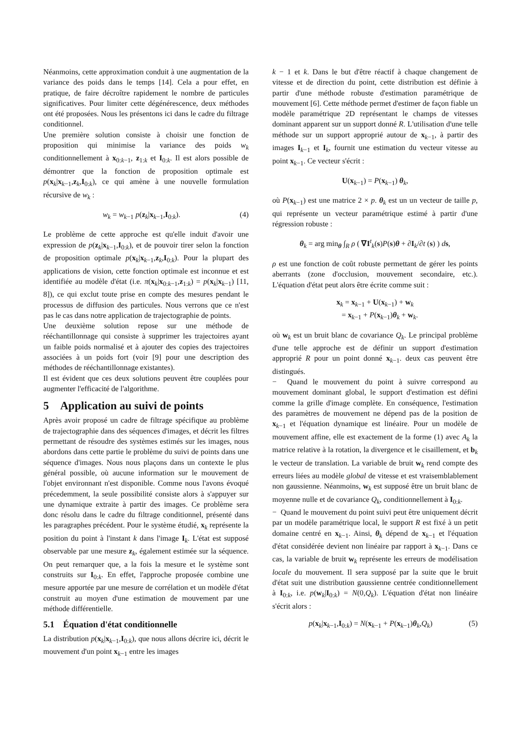Néanmoins, cette approximation conduit à une augmentation de la variance des poids dans le temps [14]. Cela a pour effet, en pratique, de faire décroître rapidement le nombre de particules significatives. Pour limiter cette dégénérescence, deux méthodes ont été proposées. Nous les présentons ici dans le cadre du filtrage conditionnel.
Une première solution consiste à choisir une fonction de proposition qui minimise la variance des poids w<sub>k</sub> conditionnellement à x<sub>0:k−1</sub>, z<sub>1:k</sub> et I<sub>0:k</sub>. Il est alors possible de démontrer que la fonction de proposition optimale est p(x<sub>k</sub>|x<sub>k−1</sub>,z<sub>k</sub>,I<sub>0:k</sub>), ce qui amène à une nouvelle formulation récursive de w<sub>k</sub> :
w<sub>k</sub> = w<sub>k−1</sub> p(z<sub>k</sub>|x<sub>k−1</sub>,I<sub>0:k</sub>). (4)
Le problème de cette approche est qu'elle induit d'avoir une expression de p(z<sub>k</sub>|x<sub>k−1</sub>,I<sub>0:k</sub>), et de pouvoir tirer selon la fonction de proposition optimale p(x<sub>k</sub>|x<sub>k−1</sub>,z<sub>k</sub>,I<sub>0:k</sub>). Pour la plupart des applications de vision, cette fonction optimale est inconnue et est identifiée au modèle d'état (i.e. π(x<sub>k</sub>|x<sub>0:k−1</sub>,z<sub>1:k</sub>) = p(x<sub>k</sub>|x<sub>k−1</sub>) [11, 8]), ce qui exclut toute prise en compte des mesures pendant le processus de diffusion des particules. Nous verrons que ce n'est pas le cas dans notre application de trajectographie de points.
Une deuxième solution repose sur une méthode de rééchantillonnage qui consiste à supprimer les trajectoires ayant un faible poids normalisé et à ajouter des copies des trajectoires associées à un poids fort (voir [9] pour une description des méthodes de rééchantillonnage existantes).
Il est évident que ces deux solutions peuvent être couplées pour augmenter l'efficacité de l'algorithme.
5 Application au suivi de points
Après avoir proposé un cadre de filtrage spécifique au problème de trajectographie dans des séquences d'images, et décrit les filtres permettant de résoudre des systèmes estimés sur les images, nous abordons dans cette partie le problème du suivi de points dans une séquence d'images. Nous nous plaçons dans un contexte le plus général possible, où aucune information sur le mouvement de l'objet environnant n'est disponible. Comme nous l'avons évoqué précedemment, la seule possibilité consiste alors à s'appuyer sur une dynamique extraite à partir des images. Ce problème sera donc résolu dans le cadre du filtrage conditionnel, présenté dans les paragraphes précédent. Pour le système étudié, x<sub>k</sub> représente la position du point à l'instant k dans l'image I<sub>k</sub>. L'état est supposé observable par une mesure z<sub>k</sub>, également estimée sur la séquence. On peut remarquer que, a la fois la mesure et le système sont construits sur I<sub>0:k</sub>. En effet, l'approche proposée combine une mesure apportée par une mesure de corrélation et un modèle d'état construit au moyen d'une estimation de mouvement par une méthode différentielle.
5.1 Équation d'état conditionnelle
La distribution p(x<sub>k</sub>|x<sub>k−1</sub>,I<sub>0:k</sub>), que nous allons décrire ici, décrit le mouvement d'un point x<sub>k−1</sub> entre les images
k − 1 et k. Dans le but d'être réactif à chaque changement de vitesse et de direction du point, cette distribution est définie à partir d'une méthode robuste d'estimation paramétrique de mouvement [6]. Cette méthode permet d'estimer de façon fiable un modèle paramétrique 2D représentant le champs de vitesses dominant apparent sur un support donné R. L'utilisation d'une telle méthode sur un support approprié autour de x<sub>k−1</sub>, à partir des images I<sub>k−1</sub> et I<sub>k</sub>, fournit une estimation du vecteur vitesse au point x<sub>k−1</sub>. Ce vecteur s'écrit :
U(x<sub>k−1</sub>) = P(x<sub>k−1</sub>) θ<sub>k</sub>,
où P(x<sub>k−1</sub>) est une matrice 2 × p. θ<sub>k</sub> est un un vecteur de taille p, qui représente un vecteur paramétrique estimé à partir d'une régression robuste :
θ<sub>k</sub> = arg min<sub>θ</sub> ∫<sub>R</sub> ρ ( ∇I<sup>t</sup><sub>k</sub>(s)P(s)θ + ∂I<sub>k</sub>/∂t (s) ) ds,
ρ est une fonction de coût robuste permettant de gérer les points aberrants (zone d'occlusion, mouvement secondaire, etc.). L'équation d'état peut alors être écrite comme suit :
x<sub>k</sub> = x<sub>k−1</sub> + U(x<sub>k−1</sub>) + w<sub>k</sub>
= x<sub>k−1</sub> + P(x<sub>k−1</sub>)θ<sub>k</sub> + w<sub>k</sub>.
où w<sub>k</sub> est un bruit blanc de covariance Q<sub>k</sub>. Le principal problème d'une telle approche est de définir un support d'estimation approprié R pour un point donné x<sub>k−1</sub>. deux cas peuvent être distingués.
− Quand le mouvement du point à suivre correspond au mouvement dominant global, le support d'estimation est défini comme la grille d'image complète. En conséquence, l'estimation des paramètres de mouvement ne dépend pas de la position de x<sub>k−1</sub> et l'équation dynamique est linéaire. Pour un modèle de mouvement affine, elle est exactement de la forme (1) avec A<sub>k</sub> la matrice relative à la rotation, la divergence et le cisaillement, et b<sub>k</sub> le vecteur de translation. La variable de bruit w<sub>k</sub> rend compte des erreurs liées au modèle global de vitesse et est vraisemblablement non gaussienne. Néanmoins, w<sub>k</sub> est supposé être un bruit blanc de moyenne nulle et de covariance Q<sub>k</sub>, conditionnellement à I<sub>0:k</sub>.
− Quand le mouvement du point suivi peut être uniquement décrit par un modèle paramétrique local, le support R est fixé à un petit domaine centré en x<sub>k−1</sub>. Ainsi, θ<sub>k</sub> dépend de x<sub>k−1</sub> et l'équation d'état considérée devient non linéaire par rapport à x<sub>k−1</sub>. Dans ce cas, la variable de bruit w<sub>k</sub> représente les erreurs de modélisation locale du mouvement. Il sera supposé par la suite que le bruit d'état suit une distribution gaussienne centrée conditionnellement à I<sub>0:k</sub>, i.e. p(w<sub>k</sub>|I<sub>0:k</sub>) = N(0,Q<sub>k</sub>). L'équation d'état non linéaire s'écrit alors :
p(x<sub>k</sub>|x<sub>k−1</sub>,I<sub>0:k</sub>) = N(x<sub>k−1</sub> + P(x<sub>k−1</sub>)θ<sub>k</sub>,Q<sub>k</sub>) (5)